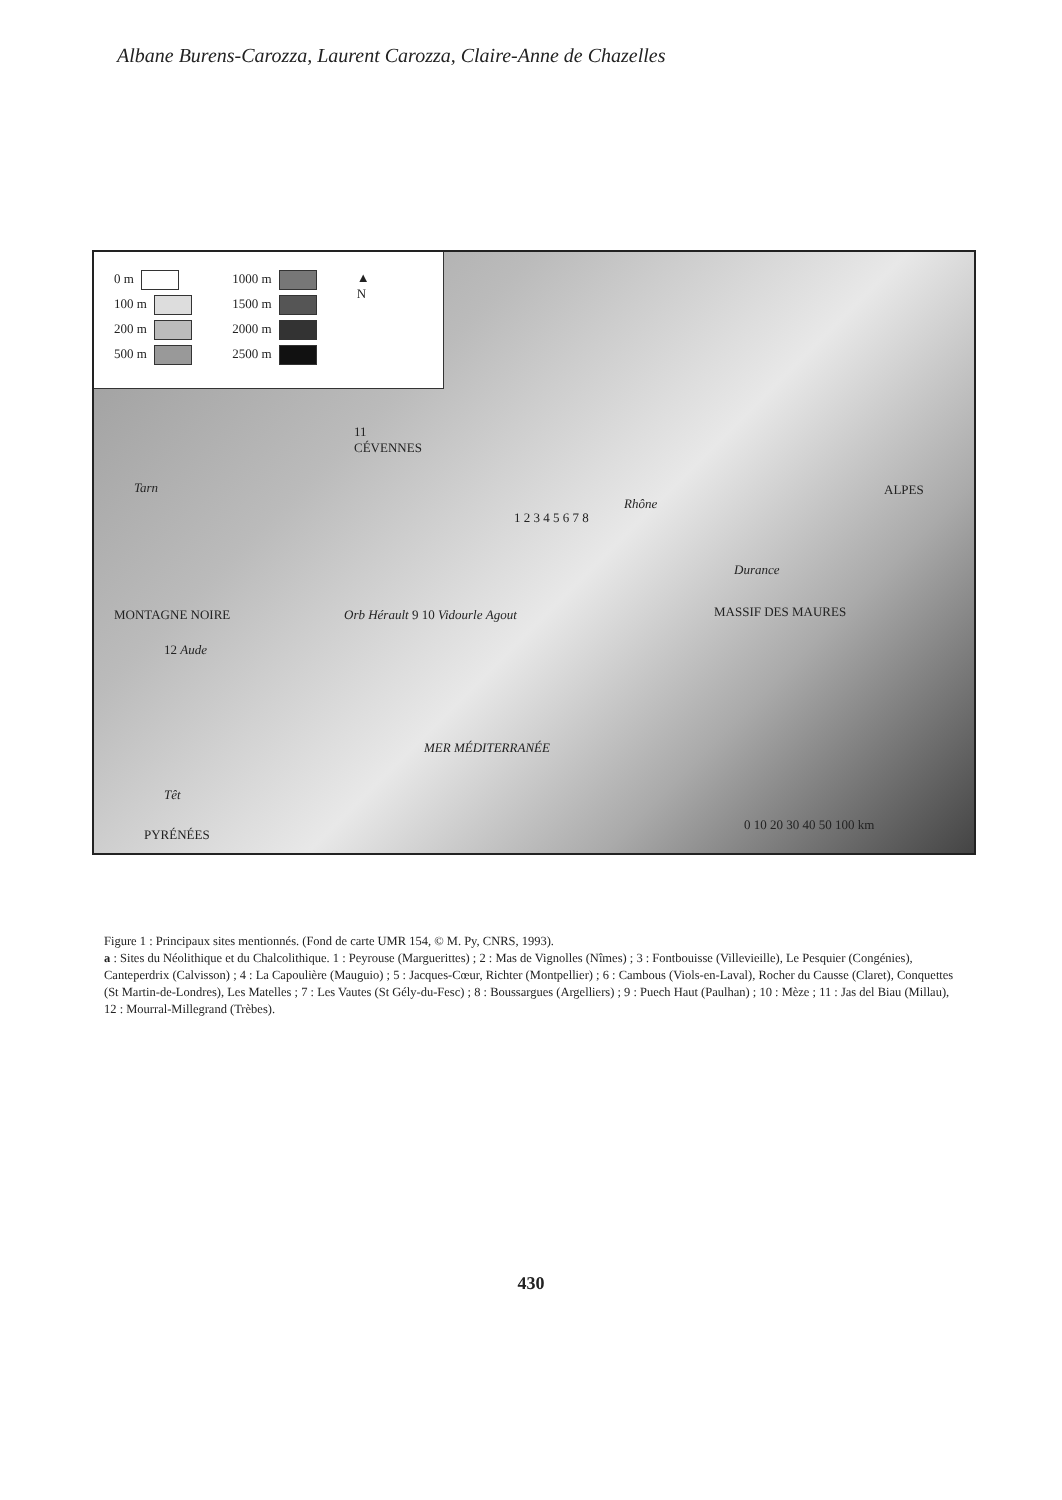Albane Burens-Carozza, Laurent Carozza, Claire-Anne de Chazelles
0 m
100 m
200 m
500 m
1000 m
1500 m
2000 m
2500 m
▲
N
11
CÉVENNES
Tarn ALPES
1 2 3 4 5 6 7 8
Rhône
Durance
MONTAGNE NOIRE Orb Hérault 9 10 Vidourle Agout MASSIF DES MAURES
12 Aude
MER MÉDITERRANÉE
Têt
PYRÉNÉES
0 10 20 30 40 50 100 km
Figure 1 : Principaux sites mentionnés. (Fond de carte UMR 154, © M. Py, CNRS, 1993).
a : Sites du Néolithique et du Chalcolithique. 1 : Peyrouse (Marguerittes) ; 2 : Mas de Vignolles (Nîmes) ; 3 : Fontbouisse (Villevieille), Le Pesquier (Congénies), Canteperdrix (Calvisson) ; 4 : La Capoulière (Mauguio) ; 5 : Jacques-Cœur, Richter (Montpellier) ; 6 : Cambous (Viols-en-Laval), Rocher du Causse (Claret), Conquettes (St Martin-de-Londres), Les Matelles ; 7 : Les Vautes (St Gély-du-Fesc) ; 8 : Boussargues (Argelliers) ; 9 : Puech Haut (Paulhan) ; 10 : Mèze ; 11 : Jas del Biau (Millau), 12 : Mourral-Millegrand (Trèbes).
430